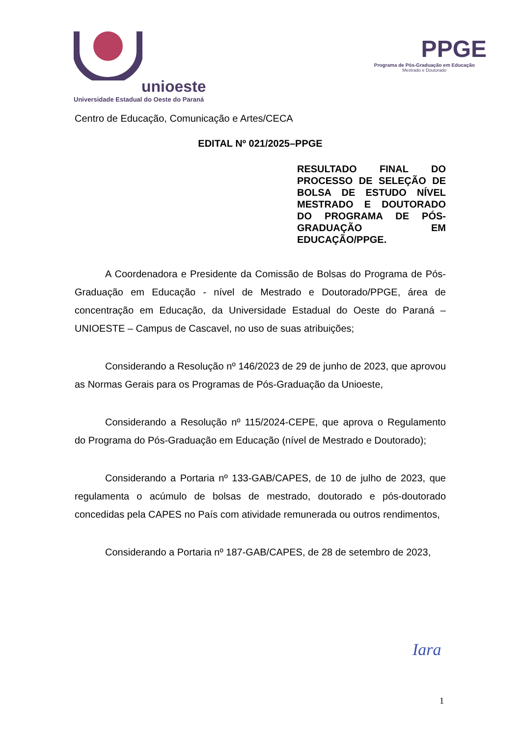unioeste
Universidade Estadual do Oeste do Paraná
PPGE
Programa de Pós-Graduação em Educação
Mestrado e Doutorado
Centro de Educação, Comunicação e Artes/CECA
EDITAL Nº 021/2025–PPGE
RESULTADO FINAL DO PROCESSO DE SELEÇÃO DE BOLSA DE ESTUDO NÍVEL MESTRADO E DOUTORADO DO PROGRAMA DE PÓS-GRADUAÇÃO EM EDUCAÇÃO/PPGE.
A Coordenadora e Presidente da Comissão de Bolsas do Programa de Pós-Graduação em Educação - nível de Mestrado e Doutorado/PPGE, área de concentração em Educação, da Universidade Estadual do Oeste do Paraná – UNIOESTE – Campus de Cascavel, no uso de suas atribuições;
Considerando a Resolução nº 146/2023 de 29 de junho de 2023, que aprovou as Normas Gerais para os Programas de Pós-Graduação da Unioeste,
Considerando a Resolução nº 115/2024-CEPE, que aprova o Regulamento do Programa do Pós-Graduação em Educação (nível de Mestrado e Doutorado);
Considerando a Portaria nº 133-GAB/CAPES, de 10 de julho de 2023, que regulamenta o acúmulo de bolsas de mestrado, doutorado e pós-doutorado concedidas pela CAPES no País com atividade remunerada ou outros rendimentos,
Considerando a Portaria nº 187-GAB/CAPES, de 28 de setembro de 2023,
Iara
1